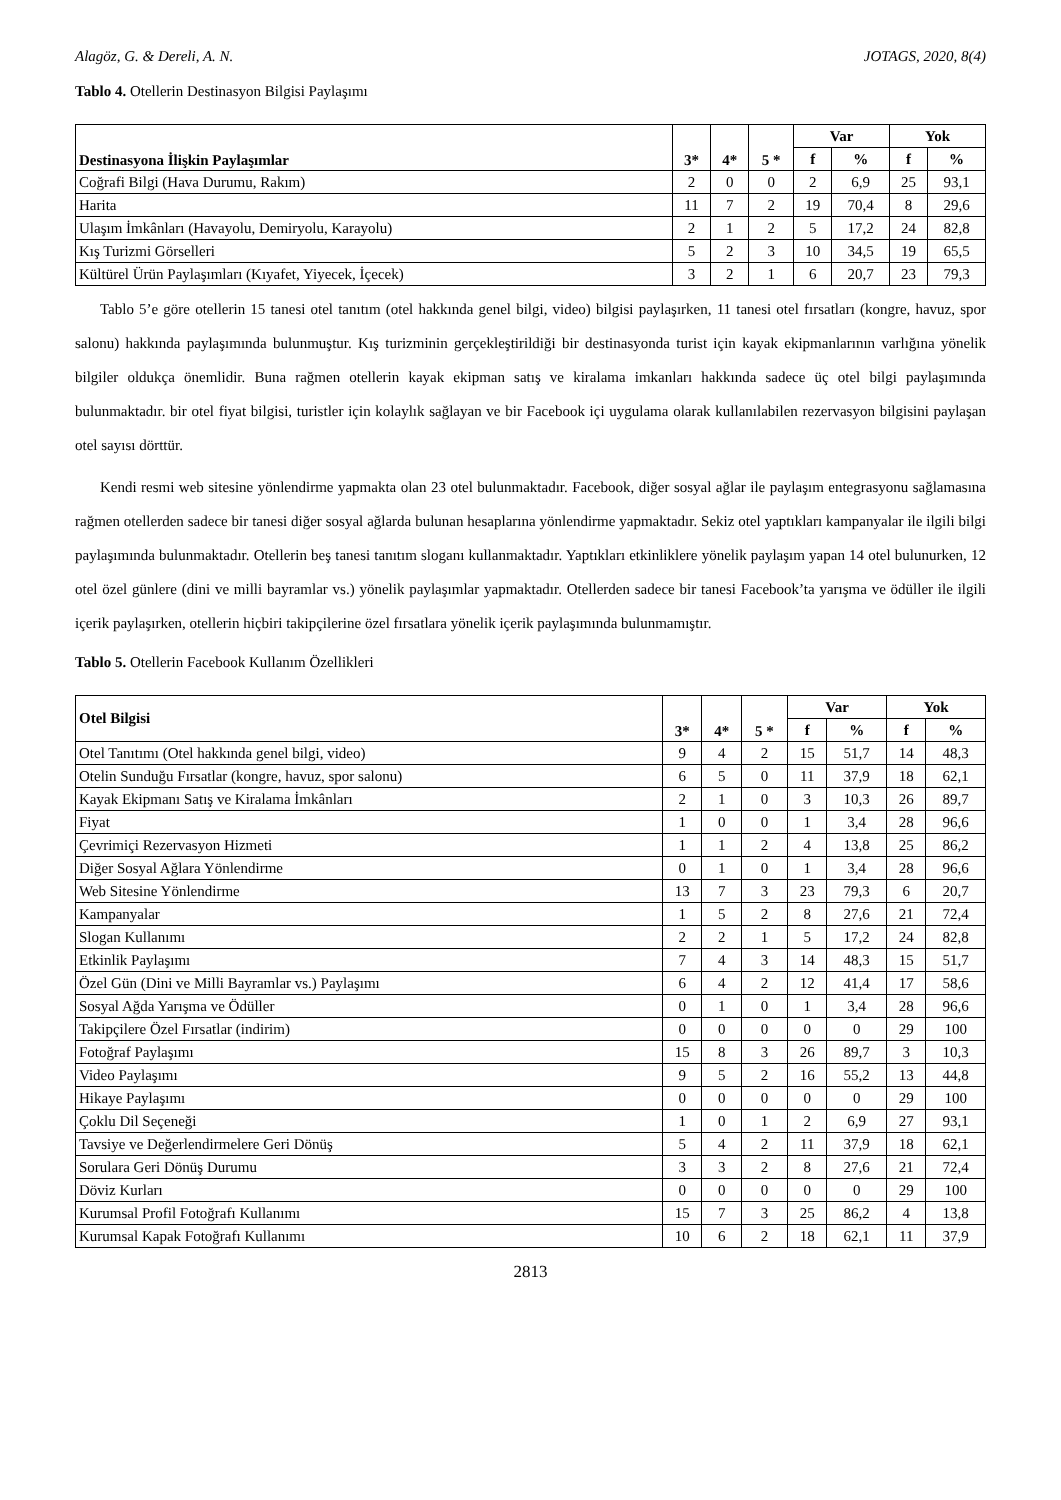Alagöz, G. & Dereli, A. N. JOTAGS, 2020, 8(4)
Tablo 4. Otellerin Destinasyon Bilgisi Paylaşımı
| Destinasyona İlişkin Paylaşımlar | 3* | 4* | 5 * | Var | | Yok | |
| --- | --- | --- | --- | --- | --- | --- | --- |
| | | | | f | % | f | % |
| Coğrafi Bilgi (Hava Durumu, Rakım) | 2 | 0 | 0 | 2 | 6,9 | 25 | 93,1 |
| Harita | 11 | 7 | 2 | 19 | 70,4 | 8 | 29,6 |
| Ulaşım İmkânları (Havayolu, Demiryolu, Karayolu) | 2 | 1 | 2 | 5 | 17,2 | 24 | 82,8 |
| Kış Turizmi Görselleri | 5 | 2 | 3 | 10 | 34,5 | 19 | 65,5 |
| Kültürel Ürün Paylaşımları (Kıyafet, Yiyecek, İçecek) | 3 | 2 | 1 | 6 | 20,7 | 23 | 79,3 |
Tablo 5’e göre otellerin 15 tanesi otel tanıtım (otel hakkında genel bilgi, video) bilgisi paylaşırken, 11 tanesi otel fırsatları (kongre, havuz, spor salonu) hakkında paylaşımında bulunmuştur. Kış turizminin gerçekleştirildiği bir destinasyonda turist için kayak ekipmanlarının varlığına yönelik bilgiler oldukça önemlidir. Buna rağmen otellerin kayak ekipman satış ve kiralama imkanları hakkında sadece üç otel bilgi paylaşımında bulunmaktadır. bir otel fiyat bilgisi, turistler için kolaylık sağlayan ve bir Facebook içi uygulama olarak kullanılabilen rezervasyon bilgisini paylaşan otel sayısı dörttür.
Kendi resmi web sitesine yönlendirme yapmakta olan 23 otel bulunmaktadır. Facebook, diğer sosyal ağlar ile paylaşım entegrasyonu sağlamasına rağmen otellerden sadece bir tanesi diğer sosyal ağlarda bulunan hesaplarına yönlendirme yapmaktadır. Sekiz otel yaptıkları kampanyalar ile ilgili bilgi paylaşımında bulunmaktadır. Otellerin beş tanesi tanıtım sloganı kullanmaktadır. Yaptıkları etkinliklere yönelik paylaşım yapan 14 otel bulunurken, 12 otel özel günlere (dini ve milli bayramlar vs.) yönelik paylaşımlar yapmaktadır. Otellerden sadece bir tanesi Facebook’ta yarışma ve ödüller ile ilgili içerik paylaşırken, otellerin hiçbiri takipçilerine özel fırsatlara yönelik içerik paylaşımında bulunmamıştır.
Tablo 5. Otellerin Facebook Kullanım Özellikleri
| Otel Bilgisi | 3* | 4* | 5 * | Var | | Yok | |
| --- | --- | --- | --- | --- | --- | --- | --- |
| | | | | f | % | f | % |
| Otel Tanıtımı (Otel hakkında genel bilgi, video) | 9 | 4 | 2 | 15 | 51,7 | 14 | 48,3 |
| Otelin Sunduğu Fırsatlar (kongre, havuz, spor salonu) | 6 | 5 | 0 | 11 | 37,9 | 18 | 62,1 |
| Kayak Ekipmanı Satış ve Kiralama İmkânları | 2 | 1 | 0 | 3 | 10,3 | 26 | 89,7 |
| Fiyat | 1 | 0 | 0 | 1 | 3,4 | 28 | 96,6 |
| Çevrimiçi Rezervasyon Hizmeti | 1 | 1 | 2 | 4 | 13,8 | 25 | 86,2 |
| Diğer Sosyal Ağlara Yönlendirme | 0 | 1 | 0 | 1 | 3,4 | 28 | 96,6 |
| Web Sitesine Yönlendirme | 13 | 7 | 3 | 23 | 79,3 | 6 | 20,7 |
| Kampanyalar | 1 | 5 | 2 | 8 | 27,6 | 21 | 72,4 |
| Slogan Kullanımı | 2 | 2 | 1 | 5 | 17,2 | 24 | 82,8 |
| Etkinlik Paylaşımı | 7 | 4 | 3 | 14 | 48,3 | 15 | 51,7 |
| Özel Gün (Dini ve Milli Bayramlar vs.) Paylaşımı | 6 | 4 | 2 | 12 | 41,4 | 17 | 58,6 |
| Sosyal Ağda Yarışma ve Ödüller | 0 | 1 | 0 | 1 | 3,4 | 28 | 96,6 |
| Takipçilere Özel Fırsatlar (indirim) | 0 | 0 | 0 | 0 | 0 | 29 | 100 |
| Fotoğraf Paylaşımı | 15 | 8 | 3 | 26 | 89,7 | 3 | 10,3 |
| Video Paylaşımı | 9 | 5 | 2 | 16 | 55,2 | 13 | 44,8 |
| Hikaye Paylaşımı | 0 | 0 | 0 | 0 | 0 | 29 | 100 |
| Çoklu Dil Seçeneği | 1 | 0 | 1 | 2 | 6,9 | 27 | 93,1 |
| Tavsiye ve Değerlendirmelere Geri Dönüş | 5 | 4 | 2 | 11 | 37,9 | 18 | 62,1 |
| Sorulara Geri Dönüş Durumu | 3 | 3 | 2 | 8 | 27,6 | 21 | 72,4 |
| Döviz Kurları | 0 | 0 | 0 | 0 | 0 | 29 | 100 |
| Kurumsal Profil Fotoğrafı Kullanımı | 15 | 7 | 3 | 25 | 86,2 | 4 | 13,8 |
| Kurumsal Kapak Fotoğrafı Kullanımı | 10 | 6 | 2 | 18 | 62,1 | 11 | 37,9 |
2813